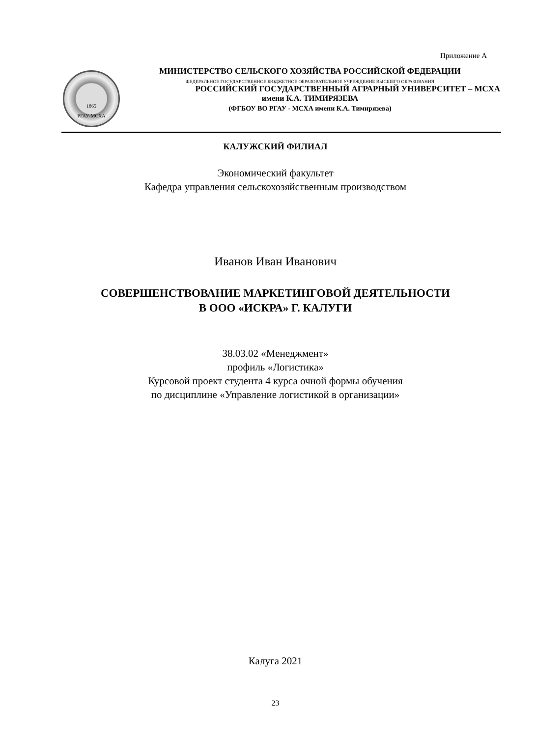Приложение А
1865
РГАУ-МСХА
МИНИСТЕРСТВО СЕЛЬСКОГО ХОЗЯЙСТВА РОССИЙСКОЙ ФЕДЕРАЦИИ
ФЕДЕРАЛЬНОЕ ГОСУДАРСТВЕННОЕ БЮДЖЕТНОЕ ОБРАЗОВАТЕЛЬНОЕ УЧРЕЖДЕНИЕ ВЫСШЕГО ОБРАЗОВАНИЯ
РОССИЙСКИЙ ГОСУДАРСТВЕННЫЙ АГРАРНЫЙ УНИВЕРСИТЕТ – МСХА
имени К.А. ТИМИРЯЗЕВА
(ФГБОУ ВО РГАУ - МСХА имени К.А. Тимирязева)
КАЛУЖСКИЙ ФИЛИАЛ
Экономический факультет
Кафедра управления сельскохозяйственным производством
Иванов Иван Иванович
СОВЕРШЕНСТВОВАНИЕ МАРКЕТИНГОВОЙ ДЕЯТЕЛЬНОСТИ
В ООО «ИСКРА» Г. КАЛУГИ
38.03.02 «Менеджмент»
профиль «Логистика»
Курсовой проект студента 4 курса очной формы обучения
по дисциплине «Управление логистикой в организации»
Калуга 2021
23